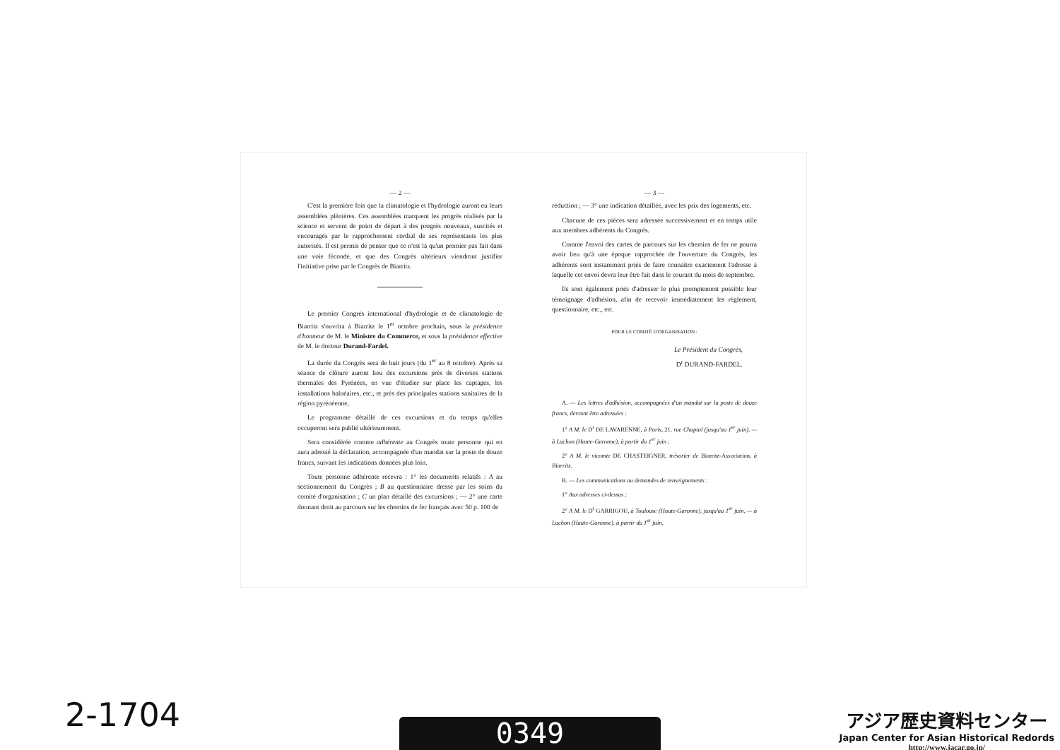— 2 —
C'est la première fois que la climatologie et l'hydrologie auront eu leurs assemblées plénières. Ces assemblées marquent les progrès réalisés par la science et servent de point de départ à des progrès nouveaux, suscités et encouragés par le rapprochement cordial de ses représentants les plus autorisés. Il est permis de penser que ce n'est là qu'un premier pas fait dans une voie féconde, et que des Congrès ultérieurs viendront justifier l'initiative prise par le Congrès de Biarritz.
Le premier Congrès international d'hydrologie et de climatologie de Biarritz s'ouvrira à Biarritz le 1<sup>er</sup> octobre prochain, sous la présidence d'honneur de M. le Ministre du Commerce, et sous la présidence effective de M. le docteur Durand-Fardel.
La durée du Congrès sera de huit jours (du 1<sup>er</sup> au 8 octobre). Après sa séance de clôture auront lieu des excursions près de diverses stations thermales des Pyrénées, en vue d'étudier sur place les captages, les installations balnéaires, etc., et près des principales stations sanitaires de la région pyrénéenne,
Le programme détaillé de ces excursions et du temps qu'elles occuperont sera publié ultérieurement.
Sera considérée comme adhérente au Congrès toute personne qui en aura adressé la déclaration, accompagnée d'un mandat sur la poste de douze francs, suivant les indications données plus loin.
Toute personne adhérente recevra : 1° les documents relatifs : A au sectionnement du Congrès ; B au questionnaire dressé par les soins du comité d'organisation ; C un plan détaillé des excursions ; — 2° une carte donnant droit au parcours sur les chemins de fer français avec 50 p. 100 de
— 3 —
réduction ; — 3° une indication détaillée, avec les prix des logements, etc.
Chacune de ces pièces sera adressée successivement et en temps utile aux membres adhérents du Congrès.
Comme l'envoi des cartes de parcours sur les chemins de fer ne pourra avoir lieu qu'à une époque rapprochée de l'ouverture du Congrès, les adhérents sont instamment priés de faire connaître exactement l'adresse à laquelle cet envoi devra leur être fait dans le courant du mois de septembre.
Ils sont également priés d'adresser le plus promptement possible leur témoignage d'adhésion, afin de recevoir immédiatement les règlement, questionnaire, etc., etc.
POUR LE COMITÉ D'ORGANISATION :
Le Président du Congrès,
D<sup>r</sup> DURAND-FARDEL.
A. — Les lettres d'adhésion, accompagnées d'un mandat sur la poste de douze francs, devront être adressées :
1° A M. le D<sup>r</sup> DE LAVARENNE, à Paris, 21, rue Chaptal (jusqu'au 1<sup>er</sup> juin), — à Luchon (Haute-Garonne), à partir du 1<sup>er</sup> juin ;
2° A M. le vicomte DE CHASTEIGNER, trésorier de Biarritz-Association, à Biarritz.
B. — Les communications ou demandes de renseignements :
1° Aux adresses ci-dessus ;
2° A M. le D<sup>r</sup> GARRIGOU, à Toulouse (Haute-Garonne), jusqu'au 1<sup>er</sup> juin, — à Luchon (Haute-Garonne), à partir du 1<sup>er</sup> juin.
2-1704 0349
アジア歴史資料センター
Japan Center for Asian Historical Redords
http://www.jacar.go.jp/